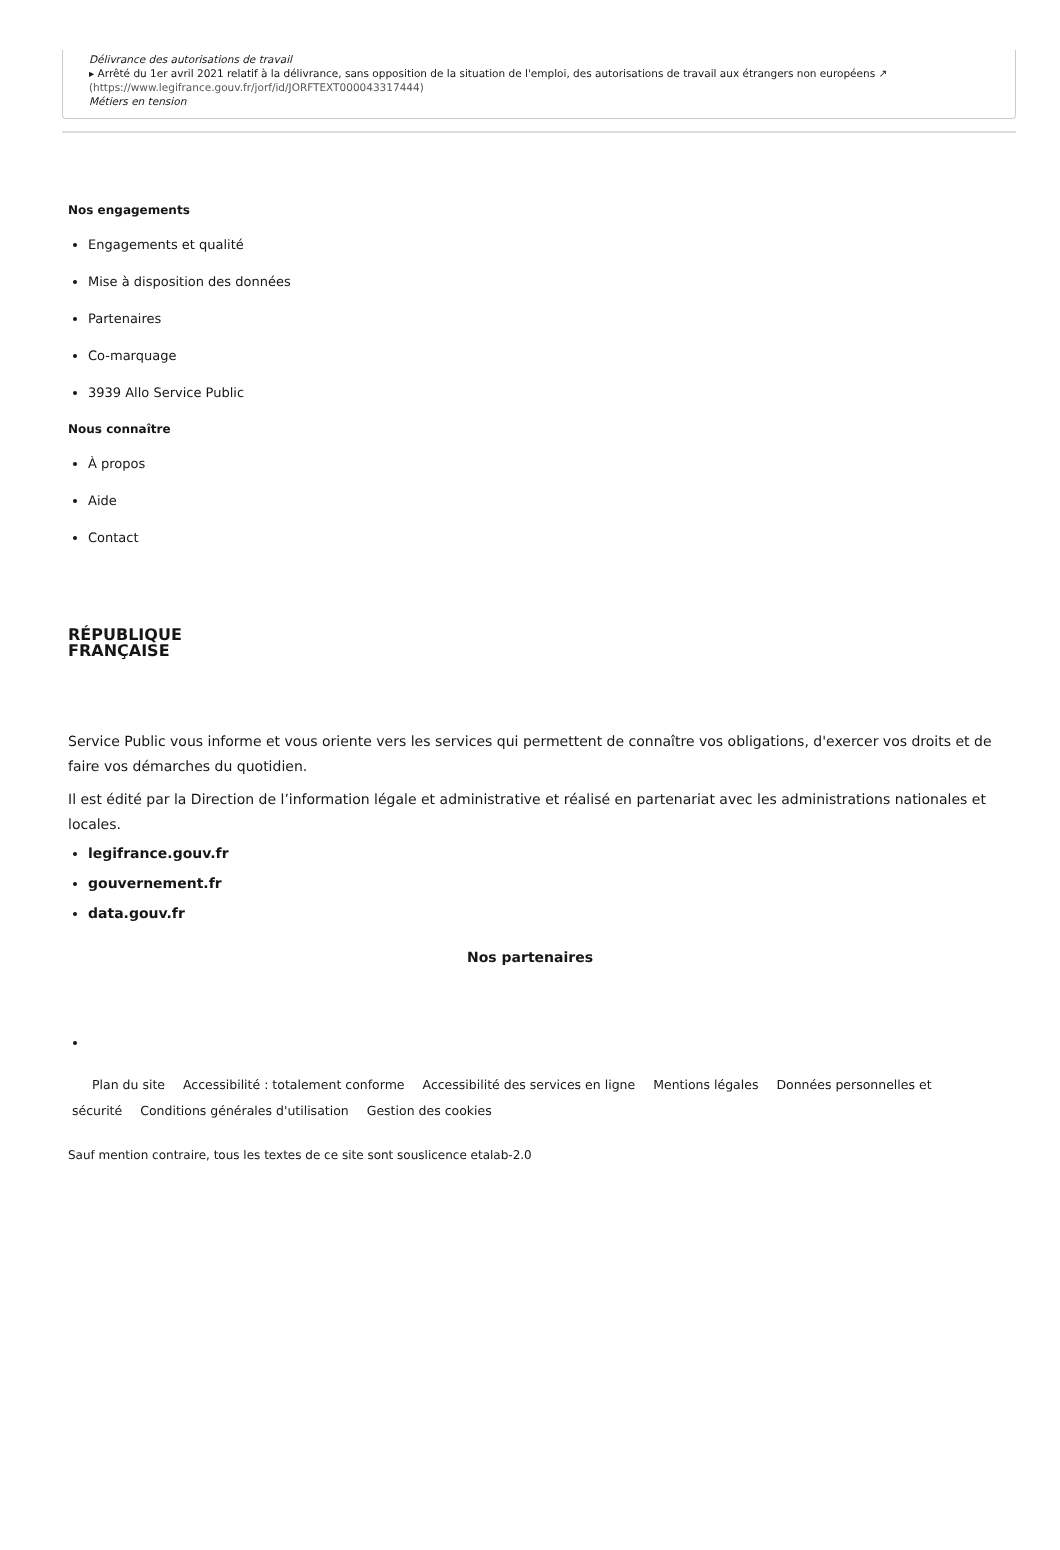Délivrance des autorisations de travail
▸ Arrêté du 1er avril 2021 relatif à la délivrance, sans opposition de la situation de l'emploi, des autorisations de travail aux étrangers non européens ↗
(https://www.legifrance.gouv.fr/jorf/id/JORFTEXT000043317444)
Métiers en tension
Nos engagements
Engagements et qualité
Mise à disposition des données
Partenaires
Co-marquage
3939 Allo Service Public
Nous connaître
À propos
Aide
Contact
RÉPUBLIQUE
FRANÇAISE
Service Public vous informe et vous oriente vers les services qui permettent de connaître vos obligations, d'exercer vos droits et de faire vos démarches du quotidien.
Il est édité par la Direction de l’information légale et administrative et réalisé en partenariat avec les administrations nationales et locales.
legifrance.gouv.fr
gouvernement.fr
data.gouv.fr
Nos partenaires
Plan du site Accessibilité : totalement conforme Accessibilité des services en ligne Mentions légales Données personnelles et sécurité Conditions générales d'utilisation Gestion des cookies
Sauf mention contraire, tous les textes de ce site sont souslicence etalab-2.0